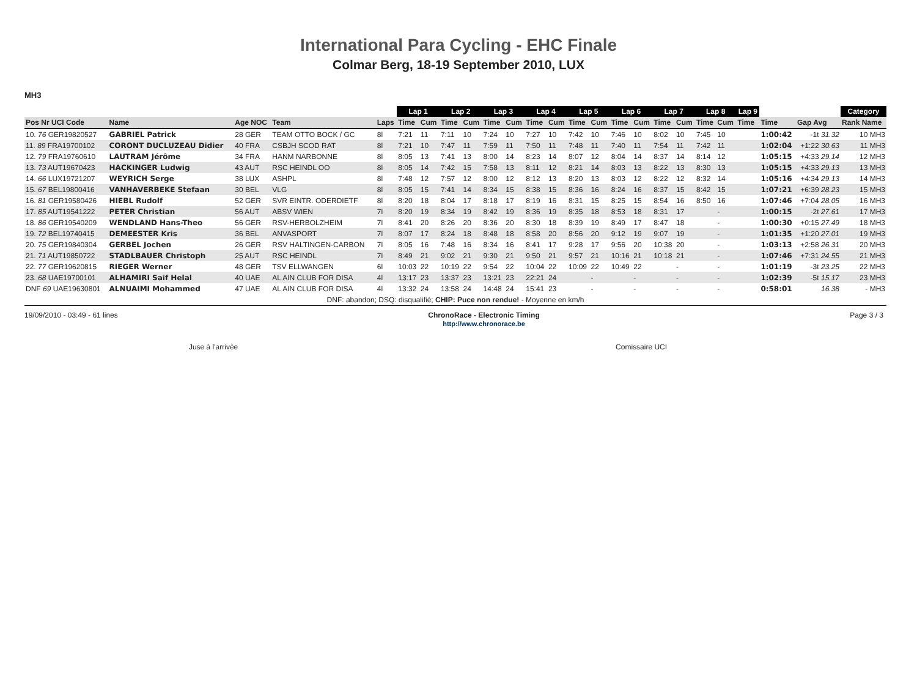International Para Cycling - EHC Finale
Colmar Berg, 18-19 September 2010, LUX
MH3
| | | | | | | Lap 1 | | Lap 2 | | Lap 3 | | Lap 4 | | Lap 5 | | Lap 6 | | Lap 7 | | Lap 8 | | Lap 9 | | | Category |
| --- | --- | --- | --- | --- | --- | --- | --- | --- | --- | --- | --- | --- | --- | --- | --- | --- | --- | --- | --- | --- | --- | --- | --- | --- | --- |
| Pos Nr UCI Code | Name | Age NOC | Team | | Laps | Time | Cum | Time | Cum | Time | Cum | Time | Cum | Time | Cum | Time | Cum | Time | Cum | Time | Cum | Time | Time | Gap Avg | Rank Name |
| 10. 76 GER19820527 | GABRIEL Patrick | 28 GER | TEAM OTTO BOCK / GC | | 8l | 7:21 | 11 | 7:11 | 10 | 7:24 | 10 | 7:27 | 10 | 7:42 | 10 | 7:46 | 10 | 8:02 | 10 | 7:45 | 10 | | 1:00:42 | -1t 31.32 | 10 MH3 |
| 11. 89 FRA19700102 | CORONT DUCLUZEAU Didier | 40 FRA | CSBJH SCOD RAT | | 8l | 7:21 | 10 | 7:47 | 11 | 7:59 | 11 | 7:50 | 11 | 7:48 | 11 | 7:40 | 11 | 7:54 | 11 | 7:42 | 11 | | 1:02:04 | +1:22 30.63 | 11 MH3 |
| 12. 79 FRA19760610 | LAUTRAM Jérôme | 34 FRA | HANM NARBONNE | | 8l | 8:05 | 13 | 7:41 | 13 | 8:00 | 14 | 8:23 | 14 | 8:07 | 12 | 8:04 | 14 | 8:37 | 14 | 8:14 | 12 | | 1:05:15 | +4:33 29.14 | 12 MH3 |
| 13. 73 AUT19670423 | HACKINGER Ludwig | 43 AUT | RSC HEINDL OO | | 8l | 8:05 | 14 | 7:42 | 15 | 7:58 | 13 | 8:11 | 12 | 8:21 | 14 | 8:03 | 13 | 8:22 | 13 | 8:30 | 13 | | 1:05:15 | +4:33 29.13 | 13 MH3 |
| 14. 66 LUX19721207 | WEYRICH Serge | 38 LUX | ASHPL | | 8l | 7:48 | 12 | 7:57 | 12 | 8:00 | 12 | 8:12 | 13 | 8:20 | 13 | 8:03 | 12 | 8:22 | 12 | 8:32 | 14 | | 1:05:16 | +4:34 29.13 | 14 MH3 |
| 15. 67 BEL19800416 | VANHAVERBEKE Stefaan | 30 BEL | VLG | | 8l | 8:05 | 15 | 7:41 | 14 | 8:34 | 15 | 8:38 | 15 | 8:36 | 16 | 8:24 | 16 | 8:37 | 15 | 8:42 | 15 | | 1:07:21 | +6:39 28.23 | 15 MH3 |
| 16. 81 GER19580426 | HIEBL Rudolf | 52 GER | SVR EINTR. ODERDIETF | | 8l | 8:20 | 18 | 8:04 | 17 | 8:18 | 17 | 8:19 | 16 | 8:31 | 15 | 8:25 | 15 | 8:54 | 16 | 8:50 | 16 | | 1:07:46 | +7:04 28.05 | 16 MH3 |
| 17. 85 AUT19541222 | PETER Christian | 56 AUT | ABSV WIEN | | 7l | 8:20 | 19 | 8:34 | 19 | 8:42 | 19 | 8:36 | 19 | 8:35 | 18 | 8:53 | 18 | 8:31 | 17 | | - | | 1:00:15 | -2t 27.61 | 17 MH3 |
| 18. 86 GER19540209 | WENDLAND Hans-Theo | 56 GER | RSV-HERBOLZHEIM | | 7l | 8:41 | 20 | 8:26 | 20 | 8:36 | 20 | 8:30 | 18 | 8:39 | 19 | 8:49 | 17 | 8:47 | 18 | | - | | 1:00:30 | +0:15 27.49 | 18 MH3 |
| 19. 72 BEL19740415 | DEMEESTER Kris | 36 BEL | ANVASPORT | | 7l | 8:07 | 17 | 8:24 | 18 | 8:48 | 18 | 8:58 | 20 | 8:56 | 20 | 9:12 | 19 | 9:07 | 19 | | - | | 1:01:35 | +1:20 27.01 | 19 MH3 |
| 20. 75 GER19840304 | GERBEL Jochen | 26 GER | RSV HALTINGEN-CARBON | | 7l | 8:05 | 16 | 7:48 | 16 | 8:34 | 16 | 8:41 | 17 | 9:28 | 17 | 9:56 | 20 | 10:38 | 20 | | - | | 1:03:13 | +2:58 26.31 | 20 MH3 |
| 21. 71 AUT19850722 | STADLBAUER Christoph | 25 AUT | RSC HEINDL | | 7l | 8:49 | 21 | 9:02 | 21 | 9:30 | 21 | 9:50 | 21 | 9:57 | 21 | 10:16 | 21 | 10:18 | 21 | | - | | 1:07:46 | +7:31 24.55 | 21 MH3 |
| 22. 77 GER19620815 | RIEGER Werner | 48 GER | TSV ELLWANGEN | | 6l | 10:03 | 22 | 10:19 | 22 | 9:54 | 22 | 10:04 | 22 | 10:09 | 22 | 10:49 | 22 | | - | | - | | 1:01:19 | -3t 23.25 | 22 MH3 |
| 23. 68 UAE19700101 | ALHAMIRI Saif Helal | 40 UAE | AL AIN CLUB FOR DISA | | 4l | 13:17 | 23 | 13:37 | 23 | 13:21 | 23 | 22:21 | 24 | | - | | - | | - | | - | | 1:02:39 | -5t 15.17 | 23 MH3 |
| DNF 69 UAE19630801 | ALNUAIMI Mohammed | 47 UAE | AL AIN CLUB FOR DISA | | 4l | 13:32 | 24 | 13:58 | 24 | 14:48 | 24 | 15:41 | 23 | | - | | - | | - | | - | | 0:58:01 | 16.38 | - MH3 |
| DNF: abandon; DSQ: disqualifié; CHIP: Puce non rendue! - Moyenne en km/h | | | | | | | | | | | | | | | | | | | | | | | | | |
19/09/2010 - 03:49 - 61 lines ChronoRace - Electronic Timing
http://www.chronorace.be Page 3 / 3
Juse à l'arrivée Comissaire UCI